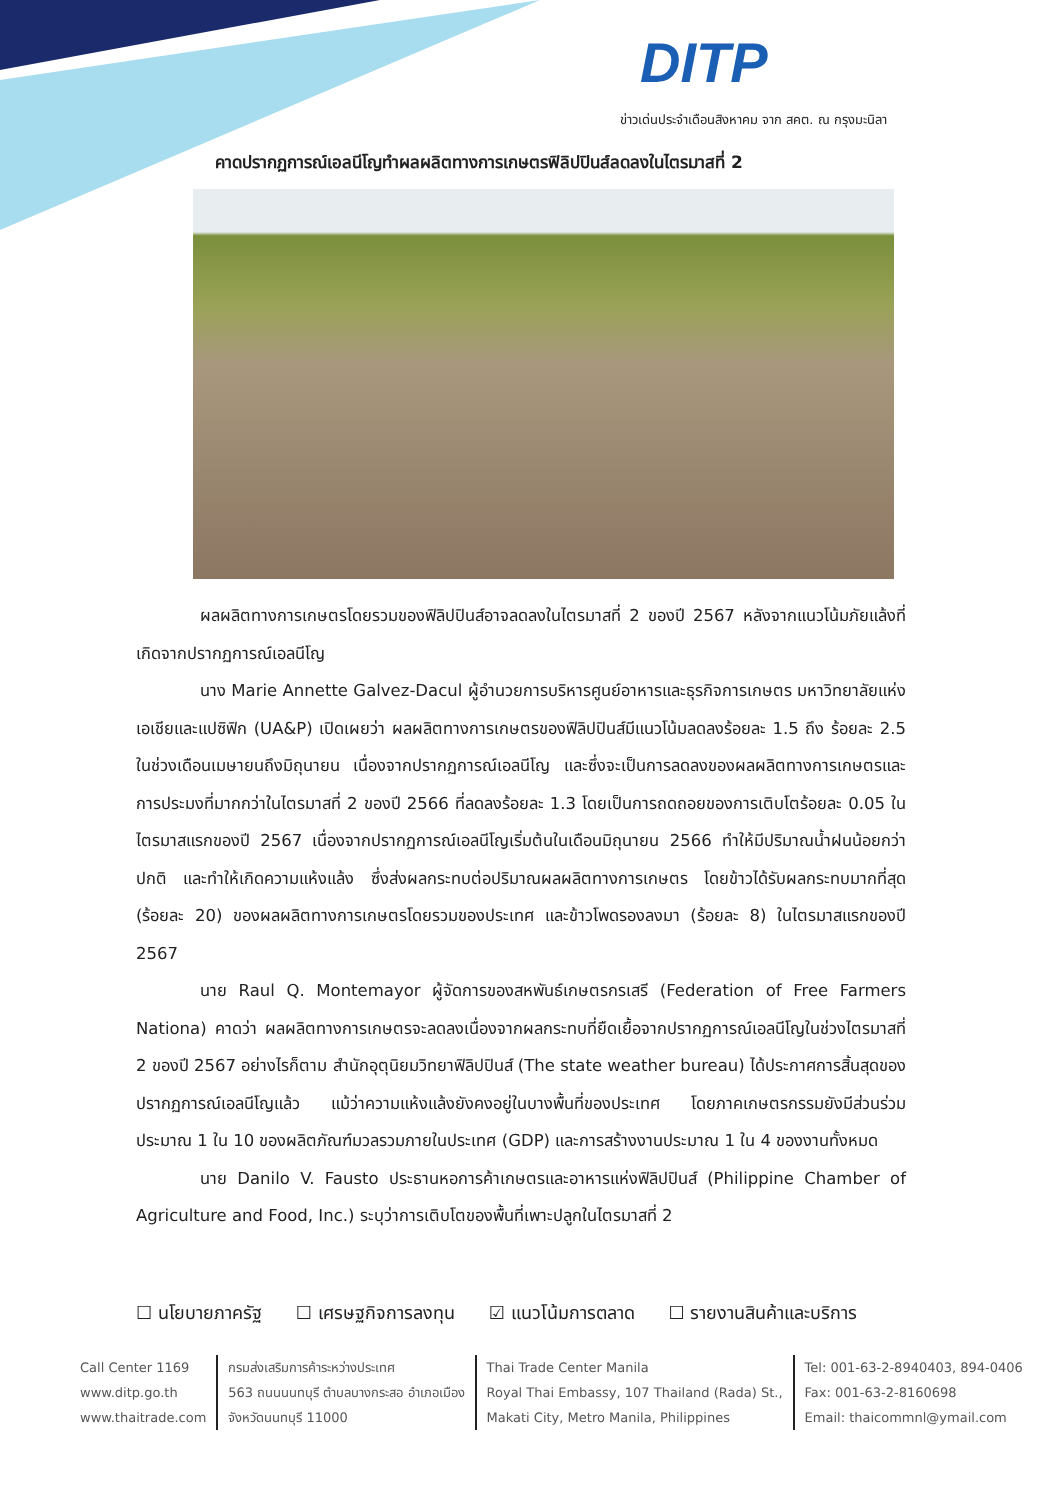DITP
ข่าวเด่นประจำเดือนสิงหาคม จาก สคต. ณ กรุงมะนิลา
คาดปรากฏการณ์เอลนีโญทำผลผลิตทางการเกษตรฟิลิปปินส์ลดลงในไตรมาสที่ 2
ผลผลิตทางการเกษตรโดยรวมของฟิลิปปินส์อาจลดลงในไตรมาสที่ 2 ของปี 2567 หลังจากแนวโน้มภัยแล้งที่เกิดจากปรากฏการณ์เอลนีโญ
นาง Marie Annette Galvez-Dacul ผู้อำนวยการบริหารศูนย์อาหารและธุรกิจการเกษตร มหาวิทยาลัยแห่งเอเชียและแปซิฟิก (UA&P) เปิดเผยว่า ผลผลิตทางการเกษตรของฟิลิปปินส์มีแนวโน้มลดลงร้อยละ 1.5 ถึง ร้อยละ 2.5 ในช่วงเดือนเมษายนถึงมิถุนายน เนื่องจากปรากฏการณ์เอลนีโญ และซึ่งจะเป็นการลดลงของผลผลิตทางการเกษตรและการประมงที่มากกว่าในไตรมาสที่ 2 ของปี 2566 ที่ลดลงร้อยละ 1.3 โดยเป็นการถดถอยของการเติบโตร้อยละ 0.05 ในไตรมาสแรกของปี 2567 เนื่องจากปรากฏการณ์เอลนีโญเริ่มต้นในเดือนมิถุนายน 2566 ทำให้มีปริมาณน้ำฝนน้อยกว่าปกติ และทำให้เกิดความแห้งแล้ง ซึ่งส่งผลกระทบต่อปริมาณผลผลิตทางการเกษตร โดยข้าวได้รับผลกระทบมากที่สุด (ร้อยละ 20) ของผลผลิตทางการเกษตรโดยรวมของประเทศ และข้าวโพดรองลงมา (ร้อยละ 8) ในไตรมาสแรกของปี 2567
นาย Raul Q. Montemayor ผู้จัดการของสหพันธ์เกษตรกรเสรี (Federation of Free Farmers Nationa) คาดว่า ผลผลิตทางการเกษตรจะลดลงเนื่องจากผลกระทบที่ยืดเยื้อจากปรากฏการณ์เอลนีโญในช่วงไตรมาสที่ 2 ของปี 2567 อย่างไรก็ตาม สำนักอุตุนิยมวิทยาฟิลิปปินส์ (The state weather bureau) ได้ประกาศการสิ้นสุดของปรากฏการณ์เอลนีโญแล้ว แม้ว่าความแห้งแล้งยังคงอยู่ในบางพื้นที่ของประเทศ โดยภาคเกษตรกรรมยังมีส่วนร่วมประมาณ 1 ใน 10 ของผลิตภัณฑ์มวลรวมภายในประเทศ (GDP) และการสร้างงานประมาณ 1 ใน 4 ของงานทั้งหมด
นาย Danilo V. Fausto ประธานหอการค้าเกษตรและอาหารแห่งฟิลิปปินส์ (Philippine Chamber of Agriculture and Food, Inc.) ระบุว่าการเติบโตของพื้นที่เพาะปลูกในไตรมาสที่ 2
☐ นโยบายภาครัฐ ☐ เศรษฐกิจการลงทุน ☑ แนวโน้มการตลาด ☐ รายงานสินค้าและบริการ
Call Center 1169
www.ditp.go.th
www.thaitrade.com
กรมส่งเสริมการค้าระหว่างประเทศ
563 ถนนนนทบุรี ตำบลบางกระสอ อำเภอเมือง
จังหวัดนนทบุรี 11000
Thai Trade Center Manila
Royal Thai Embassy, 107 Thailand (Rada) St.,
Makati City, Metro Manila, Philippines
Tel: 001-63-2-8940403, 894-0406
Fax: 001-63-2-8160698
Email: thaicommnl@ymail.com